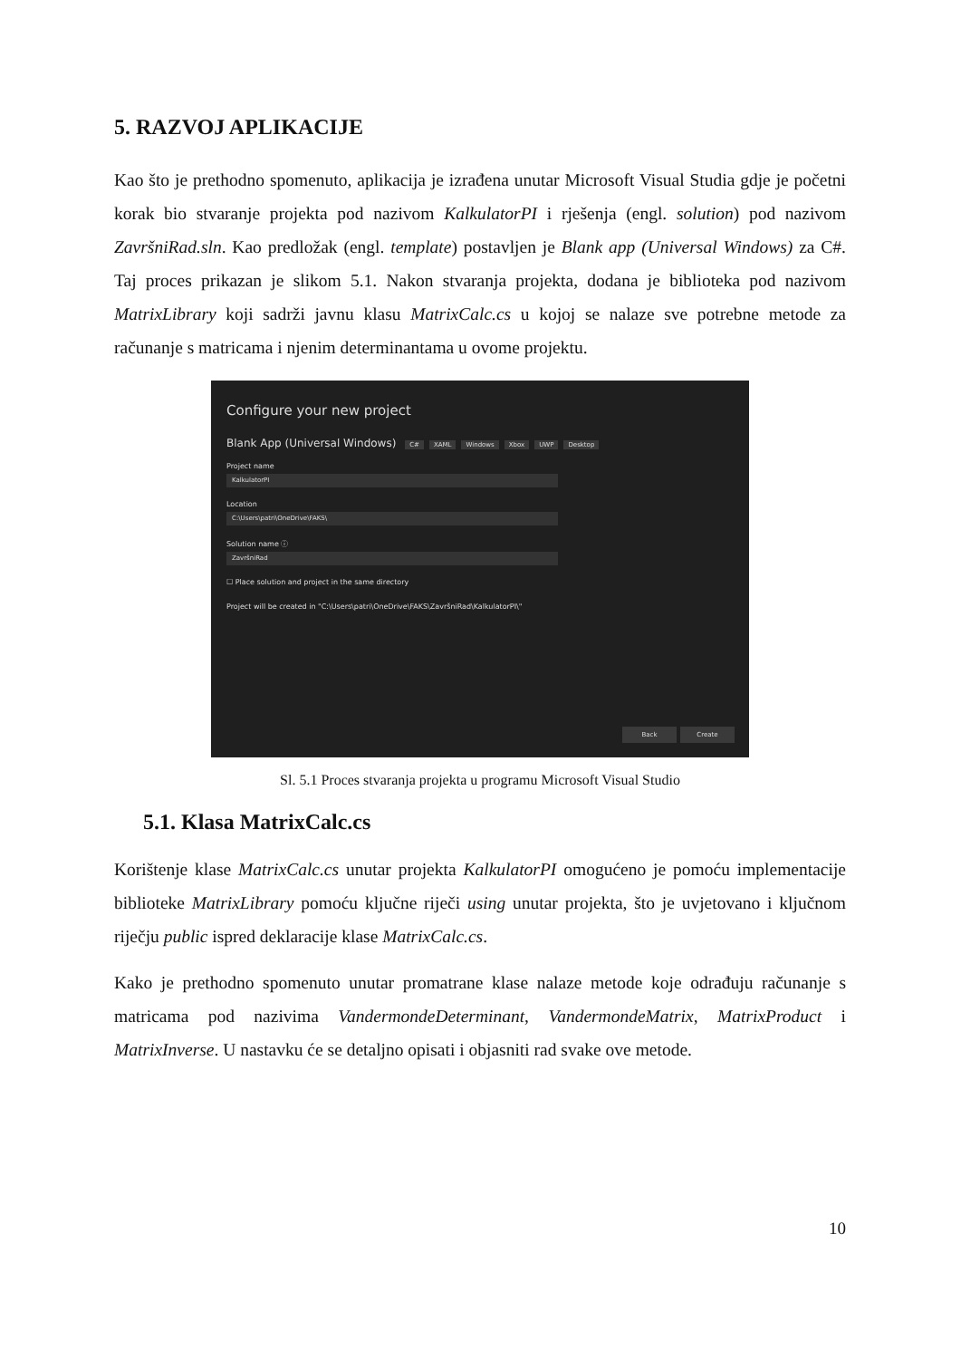5. RAZVOJ APLIKACIJE
Kao što je prethodno spomenuto, aplikacija je izrađena unutar Microsoft Visual Studia gdje je početni korak bio stvaranje projekta pod nazivom KalkulatorPI i rješenja (engl. solution) pod nazivom ZavršniRad.sln. Kao predložak (engl. template) postavljen je Blank app (Universal Windows) za C#. Taj proces prikazan je slikom 5.1. Nakon stvaranja projekta, dodana je biblioteka pod nazivom MatrixLibrary koji sadrži javnu klasu MatrixCalc.cs u kojoj se nalaze sve potrebne metode za računanje s matricama i njenim determinantama u ovome projektu.
Configure your new project
Blank App (Universal Windows) C# XAML Windows Xbox UWP Desktop
Project name
KalkulatorPI
Location
C:\Users\patri\OneDrive\FAKS\
Solution name ⓘ
ZavršniRad
☐ Place solution and project in the same directory
Project will be created in "C:\Users\patri\OneDrive\FAKS\ZavršniRad\KalkulatorPI\"
Back Create
Sl. 5.1 Proces stvaranja projekta u programu Microsoft Visual Studio
5.1. Klasa MatrixCalc.cs
Korištenje klase MatrixCalc.cs unutar projekta KalkulatorPI omogućeno je pomoću implementacije biblioteke MatrixLibrary pomoću ključne riječi using unutar projekta, što je uvjetovano i ključnom riječju public ispred deklaracije klase MatrixCalc.cs.
Kako je prethodno spomenuto unutar promatrane klase nalaze metode koje odrađuju računanje s matricama pod nazivima VandermondeDeterminant, VandermondeMatrix, MatrixProduct i MatrixInverse. U nastavku će se detaljno opisati i objasniti rad svake ove metode.
10